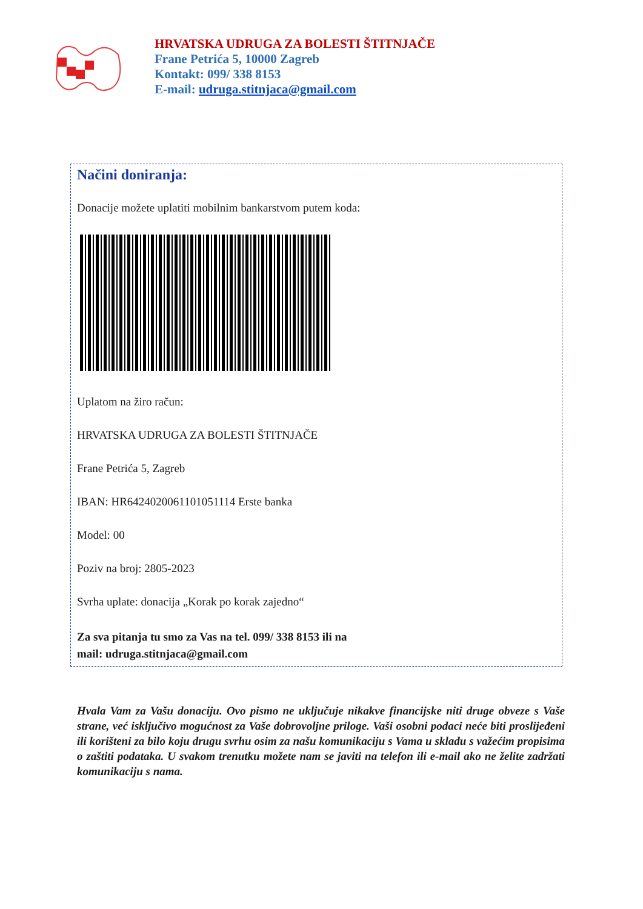HRVATSKA UDRUGA ZA BOLESTI ŠTITNJAČE
Frane Petrića 5, 10000 Zagreb
Kontakt: 099/ 338 8153
E-mail: udruga.stitnjaca@gmail.com
Načini doniranja:
Donacije možete uplatiti mobilnim bankarstvom putem koda:
Uplatom na žiro račun:
HRVATSKA UDRUGA ZA BOLESTI ŠTITNJAČE
Frane Petrića 5, Zagreb
IBAN: HR6424020061101051114 Erste banka
Model: 00
Poziv na broj: 2805-2023
Svrha uplate: donacija „Korak po korak zajedno“
Za sva pitanja tu smo za Vas na tel. 099/ 338 8153 ili na
mail: udruga.stitnjaca@gmail.com
Hvala Vam za Vašu donaciju. Ovo pismo ne uključuje nikakve financijske niti druge obveze s Vaše strane, već isključivo mogućnost za Vaše dobrovoljne priloge. Vaši osobni podaci neće biti proslijeđeni ili korišteni za bilo koju drugu svrhu osim za našu komunikaciju s Vama u skladu s važećim propisima o zaštiti podataka. U svakom trenutku možete nam se javiti na telefon ili e-mail ako ne želite zadržati komunikaciju s nama.